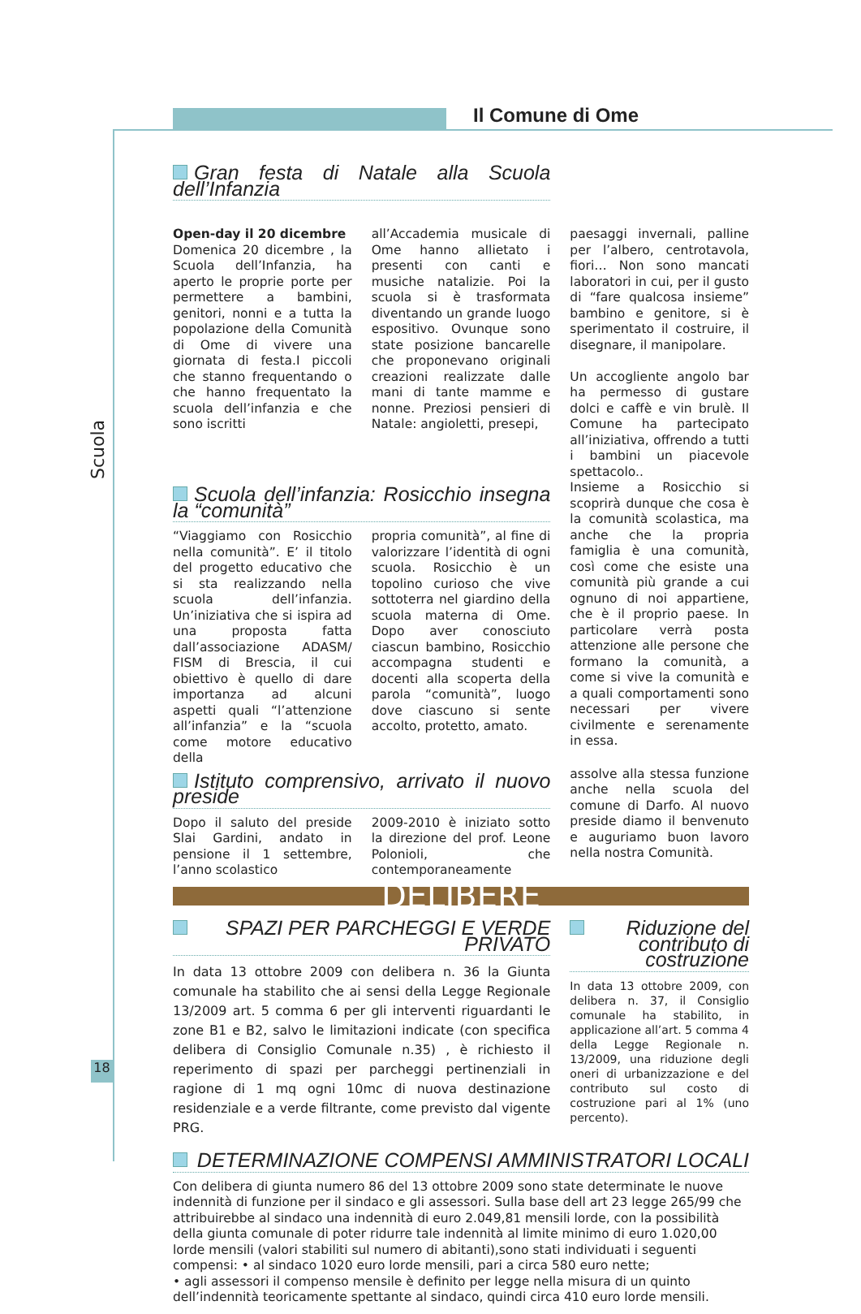Il Comune di Ome
Scuola
18
Gran festa di Natale alla Scuola dell’Infanzia
Open-day il 20 dicembre
Domenica 20 dicembre , la Scuola dell’Infanzia, ha aperto le proprie porte per permettere a bambini, genitori, nonni e a tutta la popolazione della Comunità di Ome di vivere una giornata di festa.I piccoli che stanno frequentando o che hanno frequentato la scuola dell’infanzia e che sono iscritti
all’Accademia musicale di Ome hanno allietato i presenti con canti e musiche natalizie. Poi la scuola si è trasformata diventando un grande luogo espositivo. Ovunque sono state posizione bancarelle che proponevano originali creazioni realizzate dalle mani di tante mamme e nonne. Preziosi pensieri di Natale: angioletti, presepi,
paesaggi invernali, palline per l’albero, centrotavola, fiori… Non sono mancati laboratori in cui, per il gusto di “fare qualcosa insieme” bambino e genitore, si è sperimentato il costruire, il disegnare, il manipolare.
Un accogliente angolo bar ha permesso di gustare dolci e caffè e vin brulè. Il Comune ha partecipato all’iniziativa, offrendo a tutti i bambini un piacevole spettacolo..
Scuola dell’infanzia: Rosicchio insegna la “comunità”
“Viaggiamo con Rosicchio nella comunità”. E’ il titolo del progetto educativo che si sta realizzando nella scuola dell’infanzia. Un’iniziativa che si ispira ad una proposta fatta dall’associazione ADASM/ FISM di Brescia, il cui obiettivo è quello di dare importanza ad alcuni aspetti quali “l’attenzione all’infanzia” e la “scuola come motore educativo della
propria comunità”, al fine di valorizzare l’identità di ogni scuola. Rosicchio è un topolino curioso che vive sottoterra nel giardino della scuola materna di Ome. Dopo aver conosciuto ciascun bambino, Rosicchio accompagna studenti e docenti alla scoperta della parola “comunità”, luogo dove ciascuno si sente accolto, protetto, amato.
Insieme a Rosicchio si scoprirà dunque che cosa è la comunità scolastica, ma anche che la propria famiglia è una comunità, così come che esiste una comunità più grande a cui ognuno di noi appartiene, che è il proprio paese. In particolare verrà posta attenzione alle persone che formano la comunità, a come si vive la comunità e a quali comportamenti sono necessari per vivere civilmente e serenamente in essa.
Istituto comprensivo, arrivato il nuovo preside
Dopo il saluto del preside Slai Gardini, andato in pensione il 1 settembre, l’anno scolastico
2009-2010 è iniziato sotto la direzione del prof. Leone Polonioli, che contemporaneamente
assolve alla stessa funzione anche nella scuola del comune di Darfo. Al nuovo preside diamo il benvenuto e auguriamo buon lavoro nella nostra Comunità.
DELIBERE
SPAZI PER PARCHEGGI E VERDE PRIVATO
In data 13 ottobre 2009 con delibera n. 36 la Giunta comunale ha stabilito che ai sensi della Legge Regionale 13/2009 art. 5 comma 6 per gli interventi riguardanti le zone B1 e B2, salvo le limitazioni indicate (con specifica delibera di Consiglio Comunale n.35) , è richiesto il reperimento di spazi per parcheggi pertinenziali in ragione di 1 mq ogni 10mc di nuova destinazione residenziale e a verde filtrante, come previsto dal vigente PRG.
Riduzione del contributo di costruzione
In data 13 ottobre 2009, con delibera n. 37, il Consiglio comunale ha stabilito, in applicazione all’art. 5 comma 4 della Legge Regionale n. 13/2009, una riduzione degli oneri di urbanizzazione e del contributo sul costo di costruzione pari al 1% (uno percento).
DETERMINAZIONE COMPENSI AMMINISTRATORI LOCALI
Con delibera di giunta numero 86 del 13 ottobre 2009 sono state determinate le nuove indennità di funzione per il sindaco e gli assessori. Sulla base dell art 23 legge 265/99 che attribuirebbe al sindaco una indennità di euro 2.049,81 mensili lorde, con la possibilità della giunta comunale di poter ridurre tale indennità al limite minimo di euro 1.020,00 lorde mensili (valori stabiliti sul numero di abitanti),sono stati individuati i seguenti compensi: • al sindaco 1020 euro lorde mensili, pari a circa 580 euro nette;
• agli assessori il compenso mensile è definito per legge nella misura di un quinto dell’indennità teoricamente spettante al sindaco, quindi circa 410 euro lorde mensili.